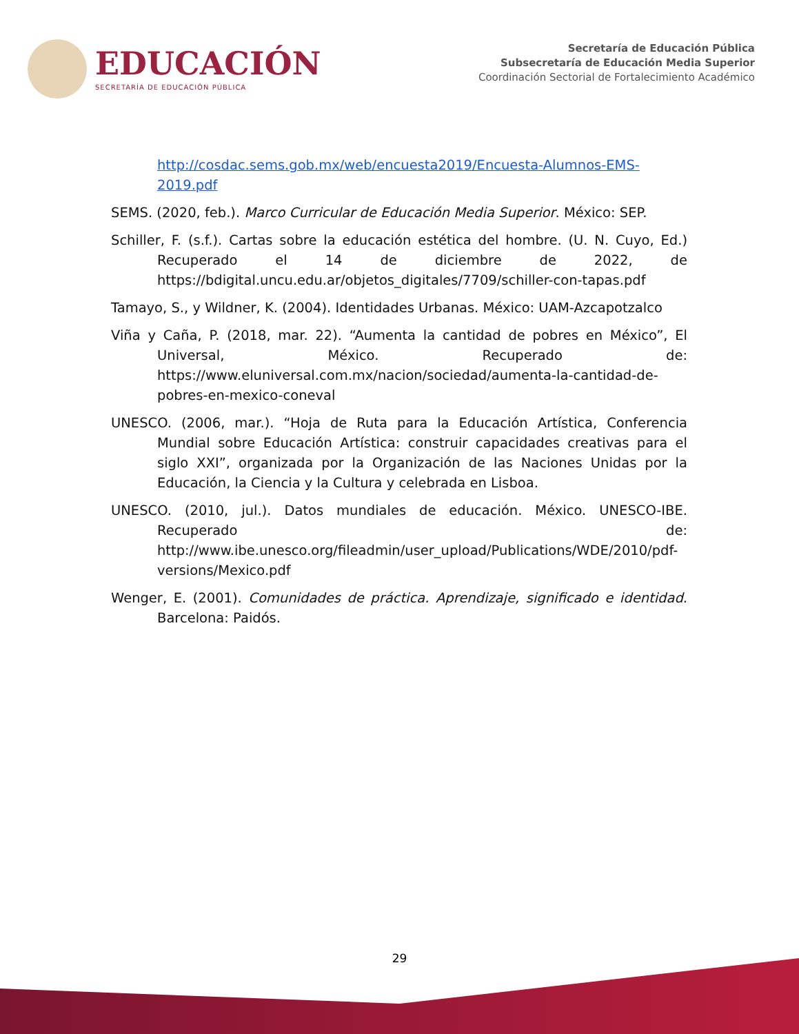EDUCACIÓN
SECRETARÍA DE EDUCACIÓN PÚBLICA
Secretaría de Educación Pública
Subsecretaría de Educación Media Superior
Coordinación Sectorial de Fortalecimiento Académico
http://cosdac.sems.gob.mx/web/encuesta2019/Encuesta-Alumnos-EMS-2019.pdf
SEMS. (2020, feb.). Marco Curricular de Educación Media Superior. México: SEP.
Schiller, F. (s.f.). Cartas sobre la educación estética del hombre. (U. N. Cuyo, Ed.) Recuperado el 14 de diciembre de 2022, de https://bdigital.uncu.edu.ar/objetos_digitales/7709/schiller-con-tapas.pdf
Tamayo, S., y Wildner, K. (2004). Identidades Urbanas. México: UAM-Azcapotzalco
Viña y Caña, P. (2018, mar. 22). “Aumenta la cantidad de pobres en México”, El Universal, México. Recuperado de: https://www.eluniversal.com.mx/nacion/sociedad/aumenta-la-cantidad-de-pobres-en-mexico-coneval
UNESCO. (2006, mar.). “Hoja de Ruta para la Educación Artística, Conferencia Mundial sobre Educación Artística: construir capacidades creativas para el siglo XXI”, organizada por la Organización de las Naciones Unidas por la Educación, la Ciencia y la Cultura y celebrada en Lisboa.
UNESCO. (2010, jul.). Datos mundiales de educación. México. UNESCO-IBE. Recuperado de: http://www.ibe.unesco.org/fileadmin/user_upload/Publications/WDE/2010/pdf-versions/Mexico.pdf
Wenger, E. (2001). Comunidades de práctica. Aprendizaje, significado e identidad. Barcelona: Paidós.
29